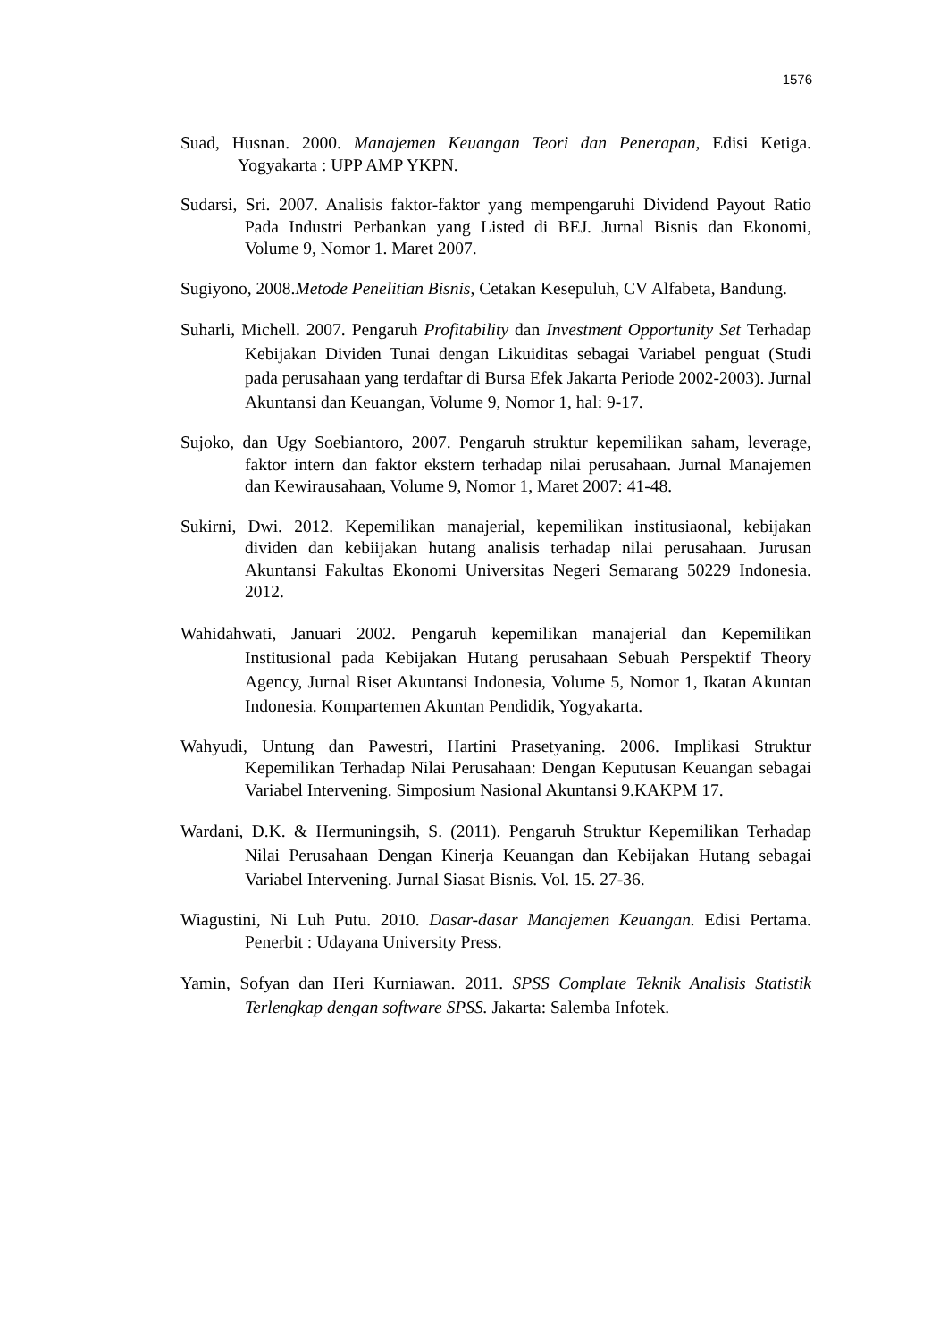1576
Suad, Husnan. 2000. Manajemen Keuangan Teori dan Penerapan, Edisi Ketiga. Yogyakarta : UPP AMP YKPN.
Sudarsi, Sri. 2007. Analisis faktor-faktor yang mempengaruhi Dividend Payout Ratio Pada Industri Perbankan yang Listed di BEJ. Jurnal Bisnis dan Ekonomi, Volume 9, Nomor 1. Maret 2007.
Sugiyono, 2008.Metode Penelitian Bisnis, Cetakan Kesepuluh, CV Alfabeta, Bandung.
Suharli, Michell. 2007. Pengaruh Profitability dan Investment Opportunity Set Terhadap Kebijakan Dividen Tunai dengan Likuiditas sebagai Variabel penguat (Studi pada perusahaan yang terdaftar di Bursa Efek Jakarta Periode 2002-2003). Jurnal Akuntansi dan Keuangan, Volume 9, Nomor 1, hal: 9-17.
Sujoko, dan Ugy Soebiantoro, 2007. Pengaruh struktur kepemilikan saham, leverage, faktor intern dan faktor ekstern terhadap nilai perusahaan. Jurnal Manajemen dan Kewirausahaan, Volume 9, Nomor 1, Maret 2007: 41-48.
Sukirni, Dwi. 2012. Kepemilikan manajerial, kepemilikan institusiaonal, kebijakan dividen dan kebiijakan hutang analisis terhadap nilai perusahaan. Jurusan Akuntansi Fakultas Ekonomi Universitas Negeri Semarang 50229 Indonesia. 2012.
Wahidahwati, Januari 2002. Pengaruh kepemilikan manajerial dan Kepemilikan Institusional pada Kebijakan Hutang perusahaan Sebuah Perspektif Theory Agency, Jurnal Riset Akuntansi Indonesia, Volume 5, Nomor 1, Ikatan Akuntan Indonesia. Kompartemen Akuntan Pendidik, Yogyakarta.
Wahyudi, Untung dan Pawestri, Hartini Prasetyaning. 2006. Implikasi Struktur Kepemilikan Terhadap Nilai Perusahaan: Dengan Keputusan Keuangan sebagai Variabel Intervening. Simposium Nasional Akuntansi 9.KAKPM 17.
Wardani, D.K. & Hermuningsih, S. (2011). Pengaruh Struktur Kepemilikan Terhadap Nilai Perusahaan Dengan Kinerja Keuangan dan Kebijakan Hutang sebagai Variabel Intervening. Jurnal Siasat Bisnis. Vol. 15. 27-36.
Wiagustini, Ni Luh Putu. 2010. Dasar-dasar Manajemen Keuangan. Edisi Pertama. Penerbit : Udayana University Press.
Yamin, Sofyan dan Heri Kurniawan. 2011. SPSS Complate Teknik Analisis Statistik Terlengkap dengan software SPSS. Jakarta: Salemba Infotek.